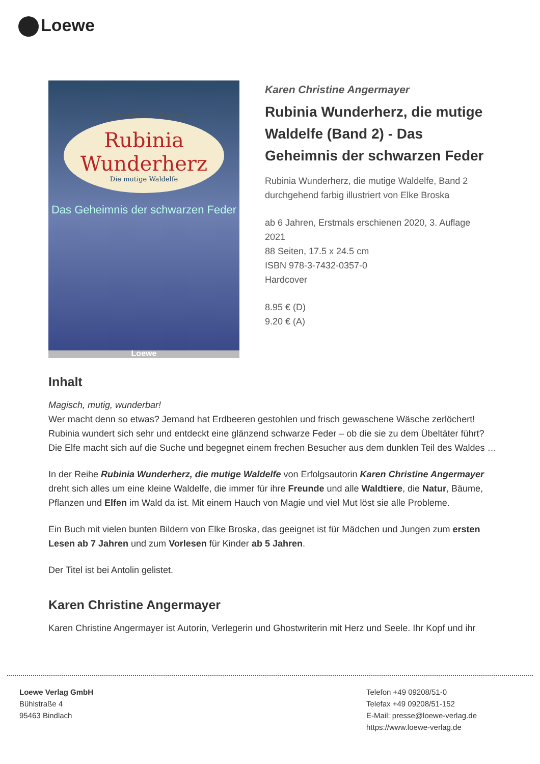Loewe
K. C. Angermayer ✶ E. Broska
Rubinia Wunderherz
Die mutige Waldelfe
Das Geheimnis der schwarzen Feder
Loewe
Karen Christine Angermayer
Rubinia Wunderherz, die mutige Waldelfe (Band 2) - Das Geheimnis der schwarzen Feder
Rubinia Wunderherz, die mutige Waldelfe, Band 2
durchgehend farbig illustriert von Elke Broska
ab 6 Jahren, Erstmals erschienen 2020, 3. Auflage 2021
88 Seiten, 17.5 x 24.5 cm
ISBN 978-3-7432-0357-0
Hardcover
8.95 € (D)
9.20 € (A)
Inhalt
Magisch, mutig, wunderbar!
Wer macht denn so etwas? Jemand hat Erdbeeren gestohlen und frisch gewaschene Wäsche zerlöchert! Rubinia wundert sich sehr und entdeckt eine glänzend schwarze Feder – ob die sie zu dem Übeltäter führt? Die Elfe macht sich auf die Suche und begegnet einem frechen Besucher aus dem dunklen Teil des Waldes …
In der Reihe Rubinia Wunderherz, die mutige Waldelfe von Erfolgsautorin Karen Christine Angermayer dreht sich alles um eine kleine Waldelfe, die immer für ihre Freunde und alle Waldtiere, die Natur, Bäume, Pflanzen und Elfen im Wald da ist. Mit einem Hauch von Magie und viel Mut löst sie alle Probleme.
Ein Buch mit vielen bunten Bildern von Elke Broska, das geeignet ist für Mädchen und Jungen zum ersten Lesen ab 7 Jahren und zum Vorlesen für Kinder ab 5 Jahren.
Der Titel ist bei Antolin gelistet.
Karen Christine Angermayer
Karen Christine Angermayer ist Autorin, Verlegerin und Ghostwriterin mit Herz und Seele. Ihr Kopf und ihr
Loewe Verlag GmbH
Bühlstraße 4
95463 Bindlach
Telefon +49 09208/51-0
Telefax +49 09208/51-152
E-Mail: presse@loewe-verlag.de
https://www.loewe-verlag.de